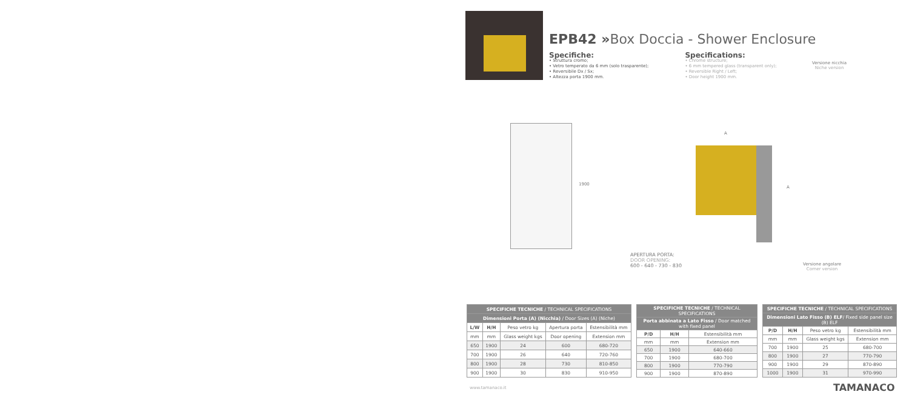EPB42 »Box Doccia - Shower Enclosure
Specifiche:
• Struttura cromo;
• Vetro temperato da 6 mm (solo trasparente);
• Reversibile Dx / Sx;
• Altezza porta 1900 mm.
Specifications:
• Chrome structure;
• 6 mm tempered glass (transparent only);
• Reversible Right / Left;
• Door height 1900 mm.
Versione nicchia
Niche version
1900
A
A
APERTURA PORTA:
DOOR OPENING:
600 - 640 - 730 - 830
Versione angolare
Corner version
| SPECIFICHE TECNICHE / TECHNICAL SPECIFICATIONS | | | | |
| --- | --- | --- | --- | --- |
| Dimensioni Porta (A) (Nicchia) / Door Sizes (A) (Niche) | | | | |
| L/W | H/H | Peso vetro kg | Apertura porta | Estensibilità mm |
| mm | mm | Glass weight kgs | Door opening | Extension mm |
| 650 | 1900 | 24 | 600 | 680-720 |
| 700 | 1900 | 26 | 640 | 720-760 |
| 800 | 1900 | 28 | 730 | 810-850 |
| 900 | 1900 | 30 | 830 | 910-950 |
| SPECIFICHE TECNICHE / TECHNICAL SPECIFICATIONS | | |
| --- | --- | --- |
| Porta abbinata a Lato Fisso / Door matched with fixed panel | | |
| P/D | H/H | Estensibilità mm |
| mm | mm | Extension mm |
| 650 | 1900 | 640-660 |
| 700 | 1900 | 680-700 |
| 800 | 1900 | 770-790 |
| 900 | 1900 | 870-890 |
| SPECIFICHE TECNICHE / TECHNICAL SPECIFICATIONS | | | |
| --- | --- | --- | --- |
| Dimensioni Lato Fisso (B) ELF / Fixed side panel size (B) ELF | | | |
| P/D | H/H | Peso vetro kg | Estensibilità mm |
| mm | mm | Glass weight kgs | Extension mm |
| 700 | 1900 | 25 | 680-700 |
| 800 | 1900 | 27 | 770-790 |
| 900 | 1900 | 29 | 870-890 |
| 1000 | 1900 | 31 | 970-990 |
www.tamanaco.it TAMANACO